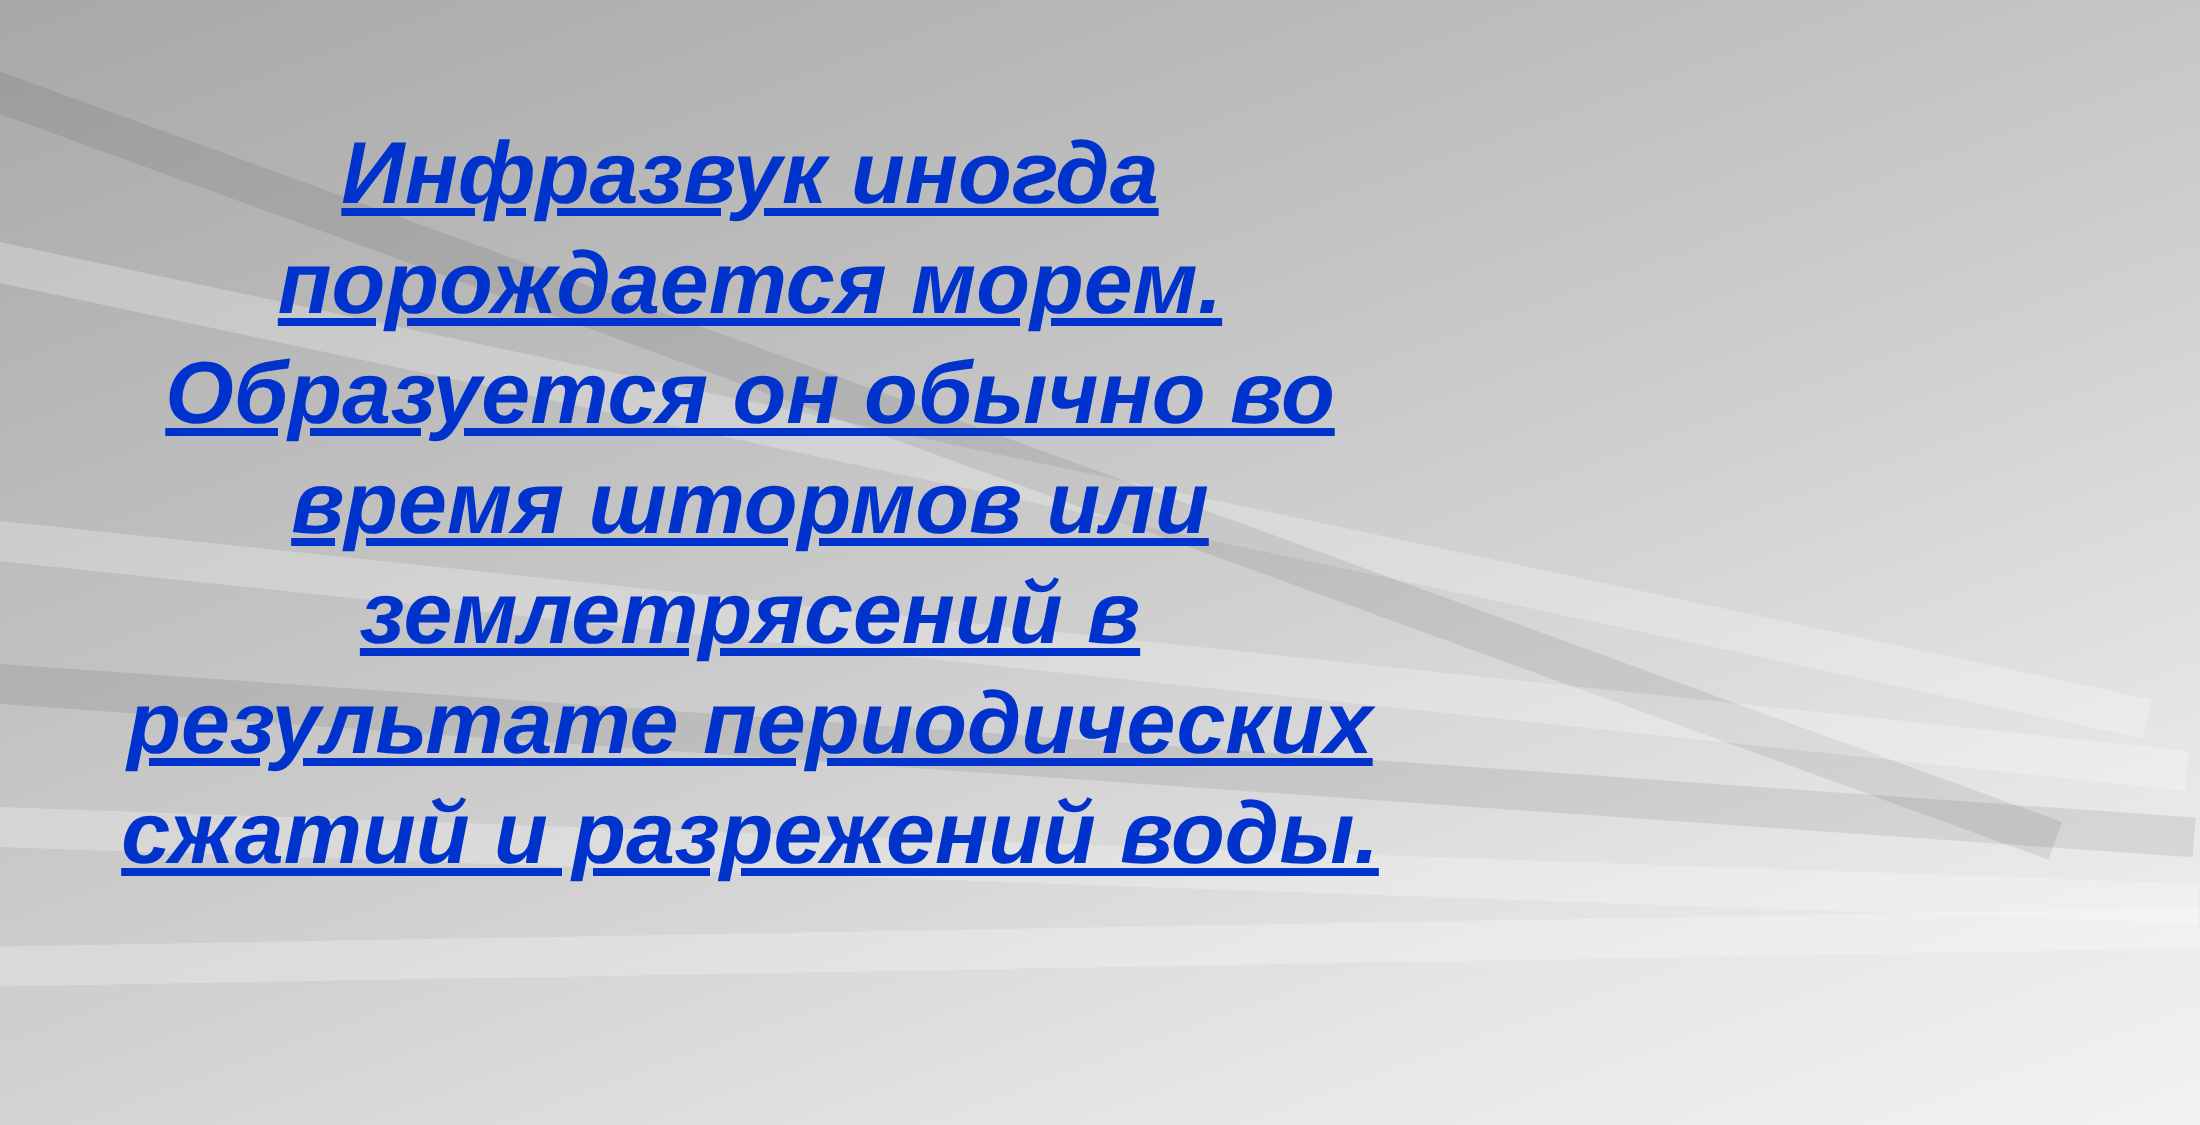Инфразвук иногда
порождается морем.
Образуется он обычно во
время штормов или
землетрясений в
результате периодических
сжатий и разрежений воды.